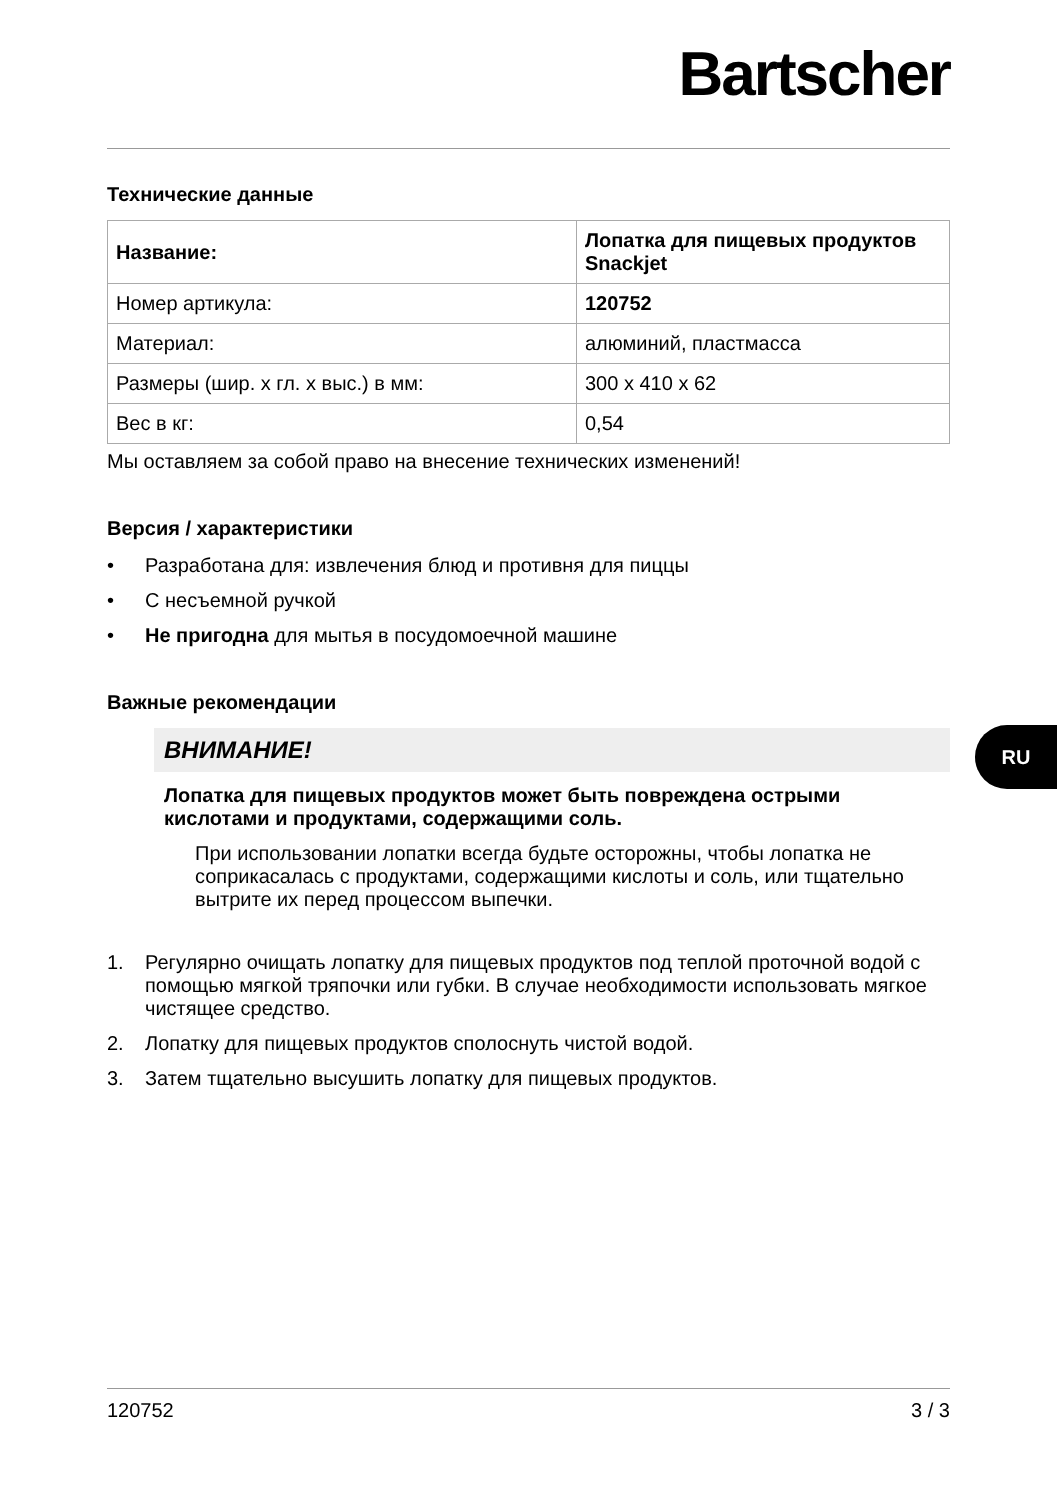Bartscher
Технические данные
| Название: | Лопатка для пищевых продуктов Snackjet |
| Номер артикула: | 120752 |
| Материал: | алюминий, пластмасса |
| Размеры (шир. х гл. х выс.) в мм: | 300 x 410 x 62 |
| Вес в кг: | 0,54 |
Мы оставляем за собой право на внесение технических изменений!
Версия / характеристики
• Разработана для: извлечения блюд и противня для пиццы
• С несъемной ручкой
• Не пригодна для мытья в посудомоечной машине
Важные рекомендации
ВНИМАНИЕ!
Лопатка для пищевых продуктов может быть повреждена острыми кислотами и продуктами, содержащими соль.
При использовании лопатки всегда будьте осторожны, чтобы лопатка не соприкасалась с продуктами, содержащими кислоты и соль, или тщательно вытрите их перед процессом выпечки.
1. Регулярно очищать лопатку для пищевых продуктов под теплой проточной водой с помощью мягкой тряпочки или губки. В случае необходимости использовать мягкое чистящее средство.
2. Лопатку для пищевых продуктов сполоснуть чистой водой.
3. Затем тщательно высушить лопатку для пищевых продуктов.
RU
120752 3 / 3